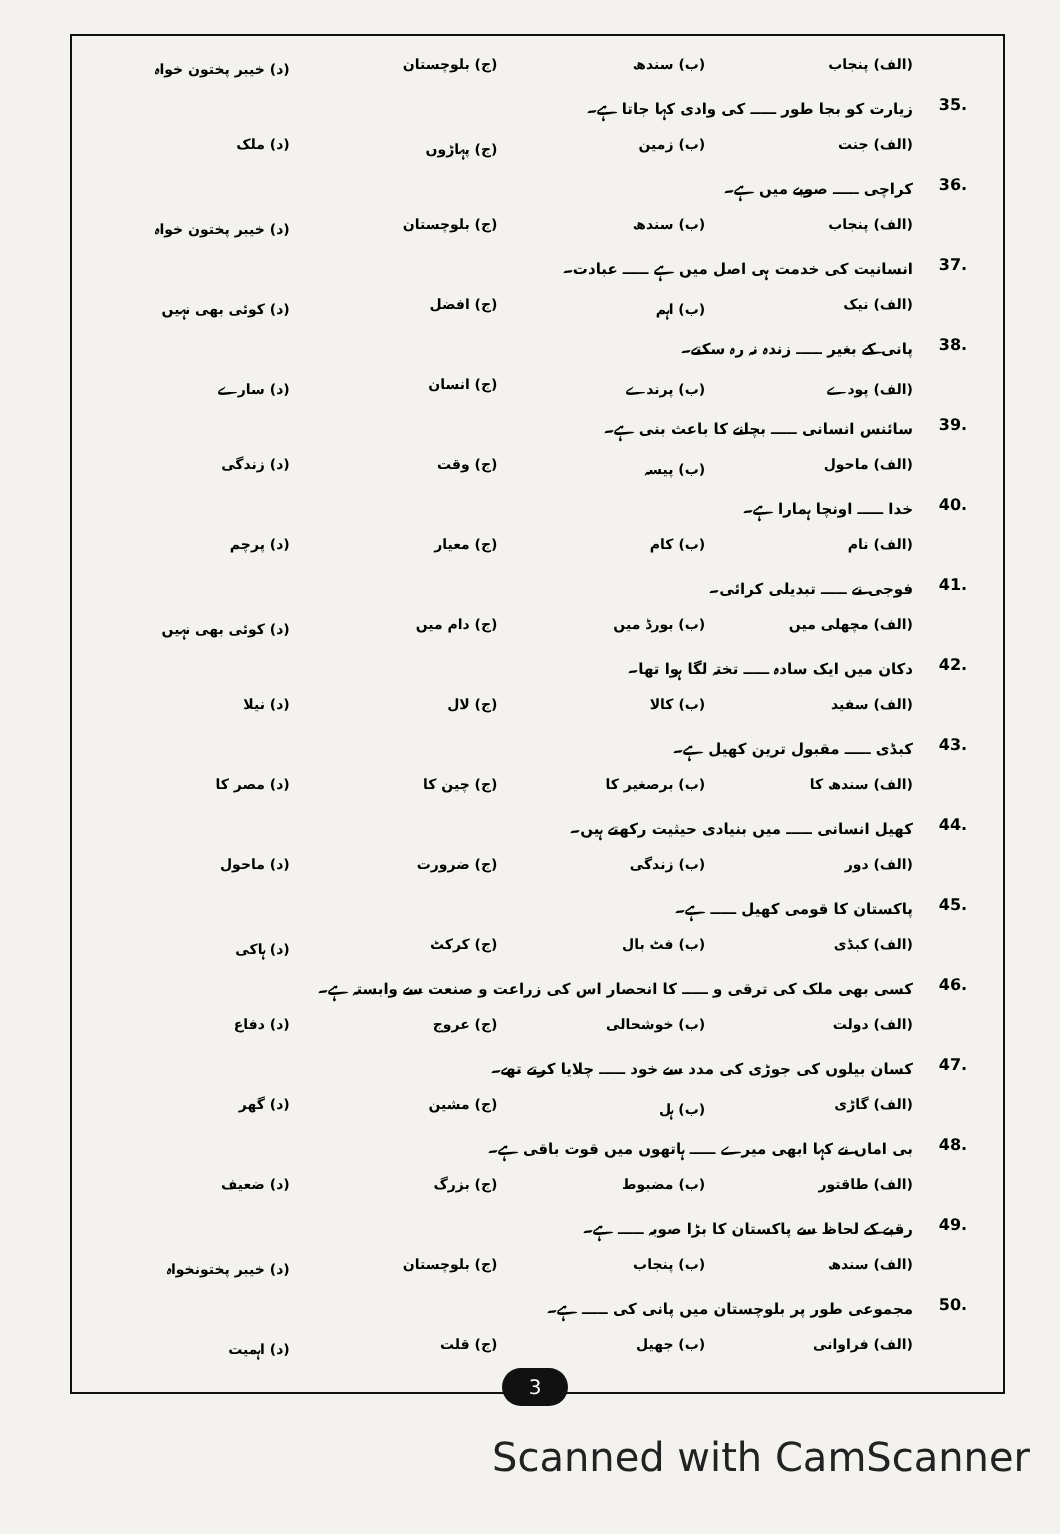(الف) پنجاب (ب) سندھ (ج) بلوچستان (د) خیبر پختون خواہ
35. زیارت کو بجا طور ـــــ کی وادی کہا جاتا ہے۔
(الف) جنت (ب) زمین (ج) پہاڑوں (د) ملک
36. کراچی ـــــ صوبے میں ہے۔
(الف) پنجاب (ب) سندھ (ج) بلوچستان (د) خیبر پختون خواہ
37. انسانیت کی خدمت ہی اصل میں ہے ـــــ عبادت۔
(الف) نیک (ب) اہم (ج) افضل (د) کوئی بھی نہیں
38. پانی کے بغیر ـــــ زندہ نہ رہ سکتے۔
(الف) پودے (ب) پرندے (ج) انسان (د) سارے
39. سائنس انسانی ـــــ بچانے کا باعث بنی ہے۔
(الف) ماحول (ب) پیسہ (ج) وقت (د) زندگی
40. خدا ـــــ اونچا ہمارا ہے۔
(الف) نام (ب) کام (ج) معیار (د) پرچم
41. فوجی نے ـــــ تبدیلی کرائی۔
(الف) مچھلی میں (ب) بورڈ میں (ج) دام میں (د) کوئی بھی نہیں
42. دکان میں ایک سادہ ـــــ تختہ لگا ہوا تھا۔
(الف) سفید (ب) کالا (ج) لال (د) نیلا
43. کبڈی ـــــ مقبول ترین کھیل ہے۔
(الف) سندھ کا (ب) برصغیر کا (ج) چین کا (د) مصر کا
44. کھیل انسانی ـــــ میں بنیادی حیثیت رکھتے ہیں۔
(الف) دور (ب) زندگی (ج) ضرورت (د) ماحول
45. پاکستان کا قومی کھیل ـــــ ہے۔
(الف) کبڈی (ب) فٹ بال (ج) کرکٹ (د) ہاکی
46. کسی بھی ملک کی ترقی و ـــــ کا انحصار اس کی زراعت و صنعت سے وابستہ ہے۔
(الف) دولت (ب) خوشحالی (ج) عروج (د) دفاع
47. کسان بیلوں کی جوڑی کی مدد سے خود ـــــ چلایا کرتے تھے۔
(الف) گاڑی (ب) ہل (ج) مشین (د) گھر
48. بی اماں نے کہا ابھی میرے ـــــ ہاتھوں میں قوت باقی ہے۔
(الف) طاقتور (ب) مضبوط (ج) بزرگ (د) ضعیف
49. رقبے کے لحاظ سے پاکستان کا بڑا صوبہ ـــــ ہے۔
(الف) سندھ (ب) پنجاب (ج) بلوچستان (د) خیبر پختونخواہ
50. مجموعی طور پر بلوچستان میں پانی کی ـــــ ہے۔
(الف) فراوانی (ب) جھیل (ج) قلت (د) اہمیت
3
Scanned with CamScanner